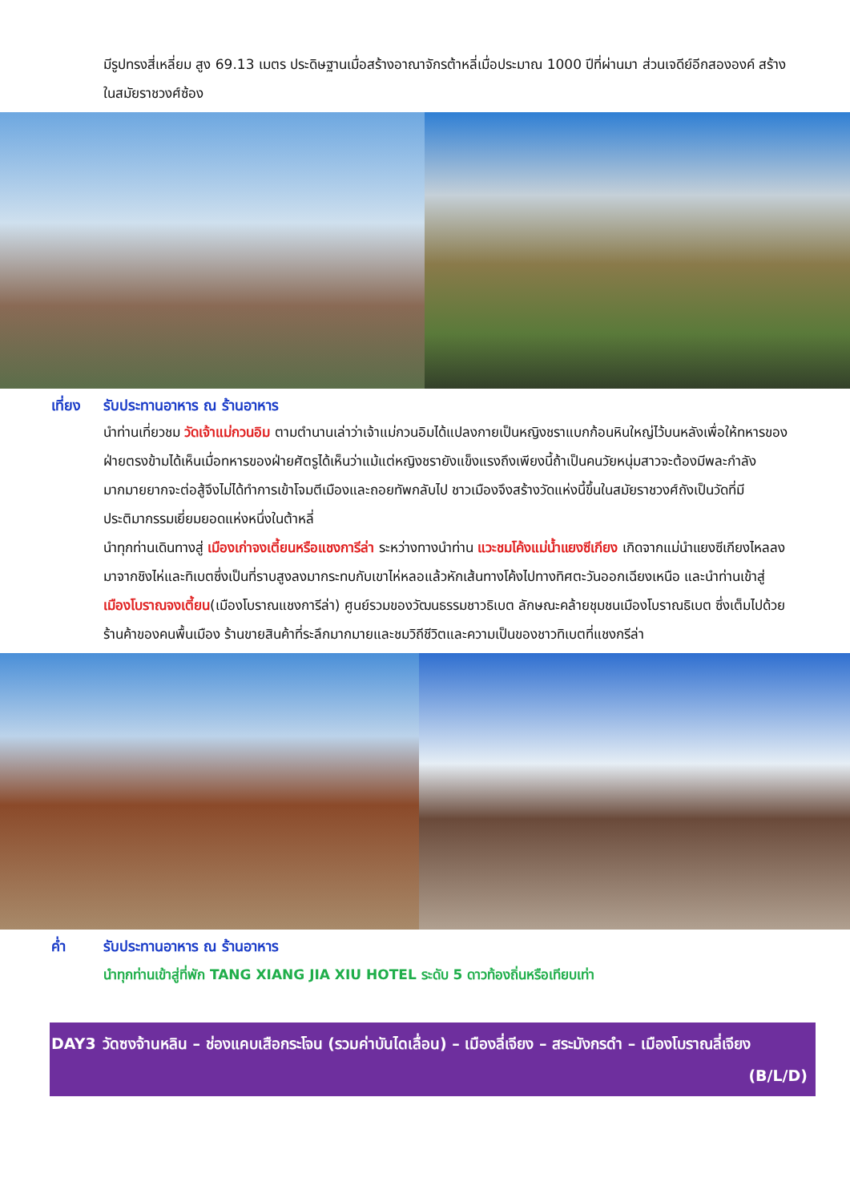มีรูปทรงสี่เหลี่ยม สูง 69.13 เมตร ประดิษฐานเมื่อสร้างอาณาจักรต้าหลี่เมื่อประมาณ 1000 ปีที่ผ่านมา ส่วนเจดีย์อีกสององค์ สร้างในสมัยราชวงศ์ซ้อง
เที่ยง รับประทานอาหาร ณ ร้านอาหาร
นำท่านเที่ยวชม วัดเจ้าแม่กวนอิม ตามตำนานเล่าว่าเจ้าแม่กวนอิมได้แปลงกายเป็นหญิงชราแบกก้อนหินใหญ่ไว้บนหลังเพื่อให้ทหารของฝ่ายตรงข้ามได้เห็นเมื่อทหารของฝ่ายศัตรูได้เห็นว่าแม้แต่หญิงชรายังแข็งแรงถึงเพียงนี้ถ้าเป็นคนวัยหนุ่มสาวจะต้องมีพละกำลังมากมายยากจะต่อสู้จึงไม่ได้ทำการเข้าโจมตีเมืองและถอยทัพกลับไป ชาวเมืองจึงสร้างวัดแห่งนี้ขึ้นในสมัยราชวงศ์ถังเป็นวัดที่มีประติมากรรมเยี่ยมยอดแห่งหนึ่งในต้าหลี่
นำทุกท่านเดินทางสู่ เมืองเก่าจงเตี้ยนหรือแชงการีล่า ระหว่างทางนำท่าน แวะชมโค้งแม่น้ำแยงซีเกียง เกิดจากแม่นำแยงซีเกียงไหลลงมาจากชิงไห่และทิเบตซึ่งเป็นที่ราบสูงลงมากระทบกับเขาไห่หลอแล้วหักเส้นทางโค้งไปทางทิศตะวันออกเฉียงเหนือ และนำท่านเข้าสู่ เมืองโบราณจงเตี้ยน(เมืองโบราณแชงการีล่า) ศูนย์รวมของวัฒนธรรมชาวธิเบต ลักษณะคล้ายชุมชนเมืองโบราณธิเบต ซึ่งเต็มไปด้วยร้านค้าของคนพื้นเมือง ร้านขายสินค้าที่ระลึกมากมายและชมวิถีชีวิตและความเป็นของชาวทิเบตที่แชงกรีล่า
ค่ำ รับประทานอาหาร ณ ร้านอาหาร
นำทุกท่านเข้าสู่ที่พัก TANG XIANG JIA XIU HOTEL ระดับ 5 ดาวท้องถิ่นหรือเทียบเท่า
DAY3 วัดซงจ้านหลิน – ช่องแคบเสือกระโจน (รวมค่าบันไดเลื่อน) – เมืองลี่เจียง – สระมังกรดำ – เมืองโบราณลี่เจียง (B/L/D)